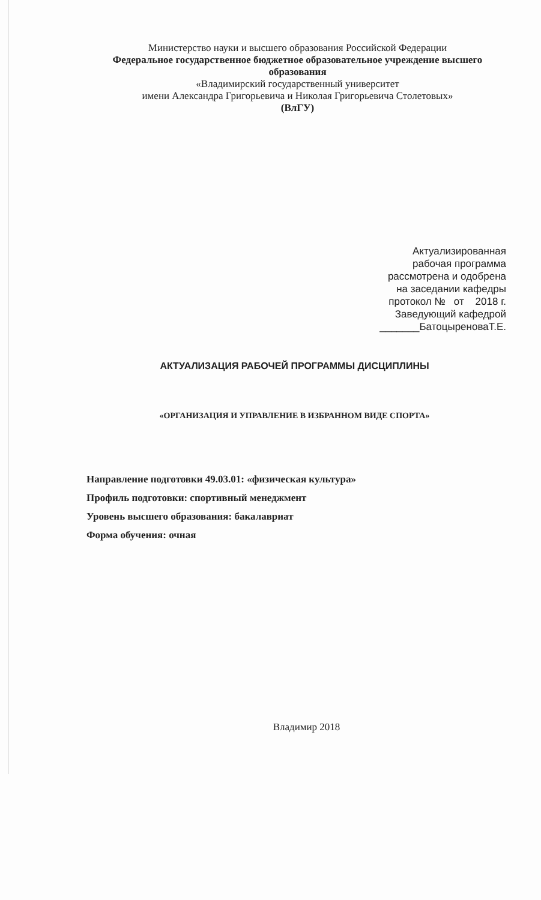Министерство науки и высшего образования Российской Федерации
Федеральное государственное бюджетное образовательное учреждение высшего образования
«Владимирский государственный университет
имени Александра Григорьевича и Николая Григорьевича Столетовых»
(ВлГУ)
Актуализированная
рабочая программа
рассмотрена и одобрена
на заседании кафедры
протокол № от 2018 г.
Заведующий кафедрой
_______БатоцыреноваТ.Е.
АКТУАЛИЗАЦИЯ РАБОЧЕЙ ПРОГРАММЫ ДИСЦИПЛИНЫ
«ОРГАНИЗАЦИЯ И УПРАВЛЕНИЕ В ИЗБРАННОМ ВИДЕ СПОРТА»
Направление подготовки 49.03.01: «физическая культура»
Профиль подготовки: спортивный менеджмент
Уровень высшего образования: бакалавриат
Форма обучения: очная
Владимир 2018